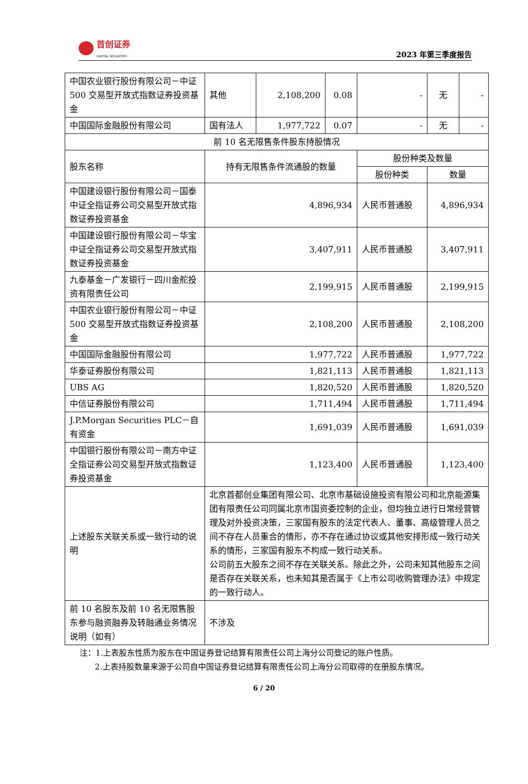首创证券
CAPITAL SECURITIES
2023 年第三季度报告
| 中国农业银行股份有限公司－中证 500 交易型开放式指数证券投资基金 | 其他 | 2,108,200 | 0.08 | - | 无 | - |
| 中国国际金融股份有限公司 | 国有法人 | 1,977,722 | 0.07 | - | 无 | - |
| 前 10 名无限售条件股东持股情况 | | | | | | |
| 股东名称 | 持有无限售条件流通股的数量 | | | 股份种类及数量 | | |
| | | | | 股份种类 | 数量 | |
| 中国建设银行股份有限公司－国泰中证全指证券公司交易型开放式指数证券投资基金 | 4,896,934 | | | 人民币普通股 | 4,896,934 | |
| 中国建设银行股份有限公司－华宝中证全指证券公司交易型开放式指数证券投资基金 | 3,407,911 | | | 人民币普通股 | 3,407,911 | |
| 九泰基金－广发银行－四川金舵投资有限责任公司 | 2,199,915 | | | 人民币普通股 | 2,199,915 | |
| 中国农业银行股份有限公司－中证 500 交易型开放式指数证券投资基金 | 2,108,200 | | | 人民币普通股 | 2,108,200 | |
| 中国国际金融股份有限公司 | 1,977,722 | | | 人民币普通股 | 1,977,722 | |
| 华泰证券股份有限公司 | 1,821,113 | | | 人民币普通股 | 1,821,113 | |
| UBS AG | 1,820,520 | | | 人民币普通股 | 1,820,520 | |
| 中信证券股份有限公司 | 1,711,494 | | | 人民币普通股 | 1,711,494 | |
| J.P.Morgan Securities PLC－自有资金 | 1,691,039 | | | 人民币普通股 | 1,691,039 | |
| 中国银行股份有限公司－南方中证全指证券公司交易型开放式指数证券投资基金 | 1,123,400 | | | 人民币普通股 | 1,123,400 | |
| 上述股东关联关系或一致行动的说明 | 北京首都创业集团有限公司、北京市基础设施投资有限公司和北京能源集团有限责任公司同属北京市国资委控制的企业，但均独立进行日常经营管理及对外投资决策，三家国有股东的法定代表人、董事、高级管理人员之间不存在人员重合的情形，亦不存在通过协议或其他安排形成一致行动关系的情形，三家国有股东不构成一致行动关系。 公司前五大股东之间不存在关联关系。除此之外，公司未知其他股东之间是否存在关联关系，也未知其是否属于《上市公司收购管理办法》中规定的一致行动人。 | | | | | |
| 前 10 名股东及前 10 名无限售股东参与融资融券及转融通业务情况说明（如有） | 不涉及 | | | | | |
注：1.上表股东性质为股东在中国证券登记结算有限责任公司上海分公司登记的账户性质。
2.上表持股数量来源于公司自中国证券登记结算有限责任公司上海分公司取得的在册股东情况。
6 / 20